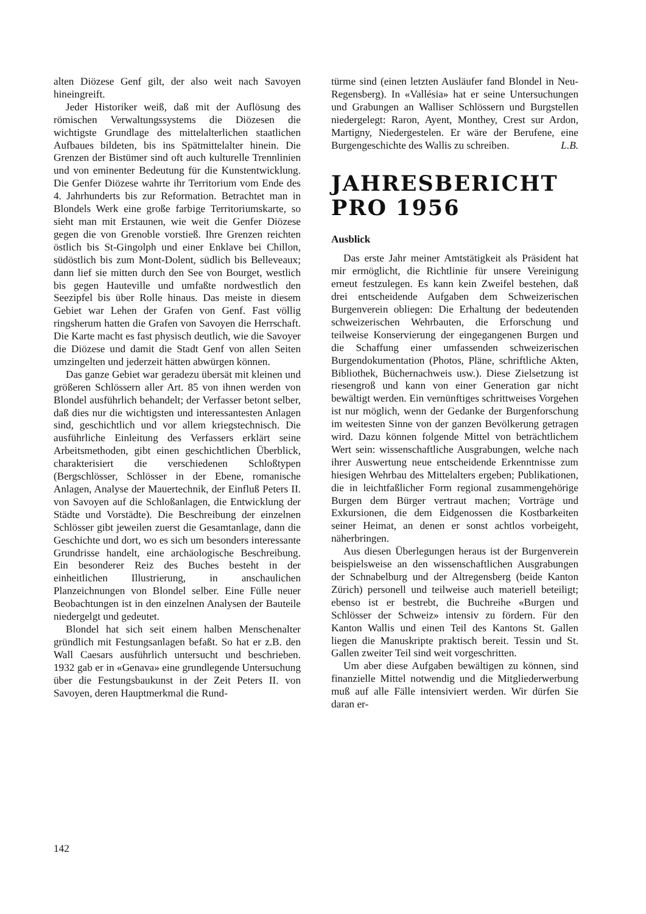alten Diözese Genf gilt, der also weit nach Savoyen hineingreift.
Jeder Historiker weiß, daß mit der Auflösung des römischen Verwaltungssystems die Diözesen die wichtigste Grundlage des mittelalterlichen staatlichen Aufbaues bildeten, bis ins Spätmittelalter hinein. Die Grenzen der Bistümer sind oft auch kulturelle Trennlinien und von eminenter Bedeutung für die Kunstentwicklung. Die Genfer Diözese wahrte ihr Territorium vom Ende des 4. Jahrhunderts bis zur Reformation. Betrachtet man in Blondels Werk eine große farbige Territoriumskarte, so sieht man mit Erstaunen, wie weit die Genfer Diözese gegen die von Grenoble vorstieß. Ihre Grenzen reichten östlich bis St-Gingolph und einer Enklave bei Chillon, südöstlich bis zum Mont-Dolent, südlich bis Belleveaux; dann lief sie mitten durch den See von Bourget, westlich bis gegen Hauteville und umfaßte nordwestlich den Seezipfel bis über Rolle hinaus. Das meiste in diesem Gebiet war Lehen der Grafen von Genf. Fast völlig ringsherum hatten die Grafen von Savoyen die Herrschaft. Die Karte macht es fast physisch deutlich, wie die Savoyer die Diözese und damit die Stadt Genf von allen Seiten umzingelten und jederzeit hätten abwürgen können.
Das ganze Gebiet war geradezu übersät mit kleinen und größeren Schlössern aller Art. 85 von ihnen werden von Blondel ausführlich behandelt; der Verfasser betont selber, daß dies nur die wichtigsten und interessantesten Anlagen sind, geschichtlich und vor allem kriegstechnisch. Die ausführliche Einleitung des Verfassers erklärt seine Arbeitsmethoden, gibt einen geschichtlichen Überblick, charakterisiert die verschiedenen Schloßtypen (Bergschlösser, Schlösser in der Ebene, romanische Anlagen, Analyse der Mauertechnik, der Einfluß Peters II. von Savoyen auf die Schloßanlagen, die Entwicklung der Städte und Vorstädte). Die Beschreibung der einzelnen Schlösser gibt jeweilen zuerst die Gesamtanlage, dann die Geschichte und dort, wo es sich um besonders interessante Grundrisse handelt, eine archäologische Beschreibung. Ein besonderer Reiz des Buches besteht in der einheitlichen Illustrierung, in anschaulichen Planzeichnungen von Blondel selber. Eine Fülle neuer Beobachtungen ist in den einzelnen Analysen der Bauteile niedergelgt und gedeutet.
Blondel hat sich seit einem halben Menschenalter gründlich mit Festungsanlagen befaßt. So hat er z.B. den Wall Caesars ausführlich untersucht und beschrieben. 1932 gab er in «Genava» eine grundlegende Untersuchung über die Festungsbaukunst in der Zeit Peters II. von Savoyen, deren Hauptmerkmal die Rund-
türme sind (einen letzten Ausläufer fand Blondel in Neu-Regensberg). In «Vallésia» hat er seine Untersuchungen und Grabungen an Walliser Schlössern und Burgstellen niedergelegt: Raron, Ayent, Monthey, Crest sur Ardon, Martigny, Niedergestelen. Er wäre der Berufene, eine Burgengeschichte des Wallis zu schreiben. L.B.
JAHRESBERICHT PRO 1956
Ausblick
Das erste Jahr meiner Amtstätigkeit als Präsident hat mir ermöglicht, die Richtlinie für unsere Vereinigung erneut festzulegen. Es kann kein Zweifel bestehen, daß drei entscheidende Aufgaben dem Schweizerischen Burgenverein obliegen: Die Erhaltung der bedeutenden schweizerischen Wehrbauten, die Erforschung und teilweise Konservierung der eingegangenen Burgen und die Schaffung einer umfassenden schweizerischen Burgendokumentation (Photos, Pläne, schriftliche Akten, Bibliothek, Büchernachweis usw.). Diese Zielsetzung ist riesengroß und kann von einer Generation gar nicht bewältigt werden. Ein vernünftiges schrittweises Vorgehen ist nur möglich, wenn der Gedanke der Burgenforschung im weitesten Sinne von der ganzen Bevölkerung getragen wird. Dazu können folgende Mittel von beträchtlichem Wert sein: wissenschaftliche Ausgrabungen, welche nach ihrer Auswertung neue entscheidende Erkenntnisse zum hiesigen Wehrbau des Mittelalters ergeben; Publikationen, die in leichtfaßlicher Form regional zusammengehörige Burgen dem Bürger vertraut machen; Vorträge und Exkursionen, die dem Eidgenossen die Kostbarkeiten seiner Heimat, an denen er sonst achtlos vorbeigeht, näherbringen.
Aus diesen Überlegungen heraus ist der Burgenverein beispielsweise an den wissenschaftlichen Ausgrabungen der Schnabelburg und der Altregensberg (beide Kanton Zürich) personell und teilweise auch materiell beteiligt; ebenso ist er bestrebt, die Buchreihe «Burgen und Schlösser der Schweiz» intensiv zu fördern. Für den Kanton Wallis und einen Teil des Kantons St. Gallen liegen die Manuskripte praktisch bereit. Tessin und St. Gallen zweiter Teil sind weit vorgeschritten.
Um aber diese Aufgaben bewältigen zu können, sind finanzielle Mittel notwendig und die Mitgliederwerbung muß auf alle Fälle intensiviert werden. Wir dürfen Sie daran er-
142